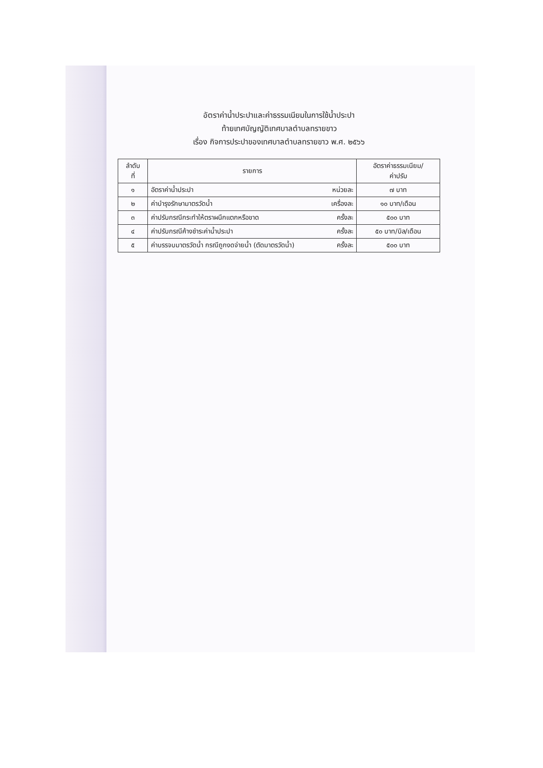อัตราค่าน้ำประปาและค่าธรรมเนียมในการใช้น้ำประปา
ท้ายเทศบัญญัติเทศบาลตำบลทรายขาว
เรื่อง กิจการประปาของเทศบาลตำบลทรายขาว พ.ศ. ๒๕๖๖
| ลำดับ ที่ | รายการ | | อัตราค่าธรรมเนียม/ ค่าปรับ |
| --- | --- | --- | --- |
| ๑ | อัตราค่าน้ำประปา | หน่วยละ | ๗ บาท |
| ๒ | ค่าบำรุงรักษามาตรวัดน้ำ | เครื่องละ | ๑๐ บาท/เดือน |
| ๓ | ค่าปรับกรณีกระทำให้ตราผนึกแตกหรือขาด | ครั้งละ | ๕๐๐ บาท |
| ๔ | ค่าปรับกรณีค้างชำระค่าน้ำประปา | ครั้งละ | ๕๐ บาท/บิล/เดือน |
| ๕ | ค่าบรรจบมาตรวัดน้ำ กรณีถูกงดจ่ายน้ำ (ตัดมาตรวัดน้ำ) | ครั้งละ | ๕๐๐ บาท |